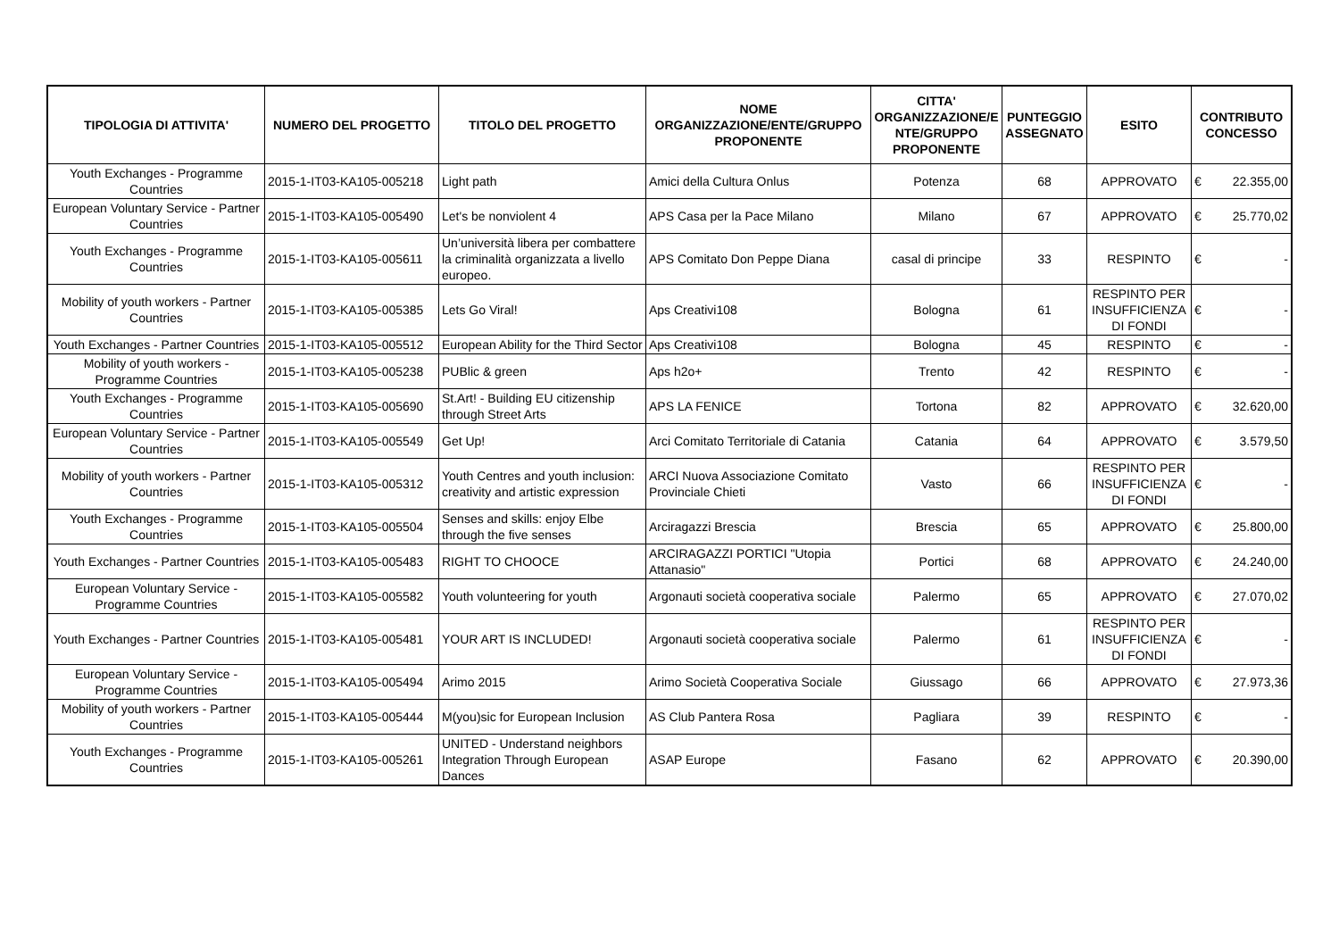| TIPOLOGIA DI ATTIVITA' | NUMERO DEL PROGETTO | TITOLO DEL PROGETTO | NOME ORGANIZZAZIONE/ENTE/GRUPPO PROPONENTE | CITTA' ORGANIZZAZIONE/E NTE/GRUPPO PROPONENTE | PUNTEGGIO ASSEGNATO | ESITO | CONTRIBUTO CONCESSO |
| --- | --- | --- | --- | --- | --- | --- | --- |
| Youth Exchanges - Programme Countries | 2015-1-IT03-KA105-005218 | Light path | Amici della Cultura Onlus | Potenza | 68 | APPROVATO | € 22.355,00 |
| European Voluntary Service - Partner Countries | 2015-1-IT03-KA105-005490 | Let's be nonviolent 4 | APS Casa per la Pace Milano | Milano | 67 | APPROVATO | € 25.770,02 |
| Youth Exchanges - Programme Countries | 2015-1-IT03-KA105-005611 | Un’università libera per combattere la criminalità organizzata a livello europeo. | APS Comitato Don Peppe Diana | casal di principe | 33 | RESPINTO | € - |
| Mobility of youth workers - Partner Countries | 2015-1-IT03-KA105-005385 | Lets Go Viral! | Aps Creativi108 | Bologna | 61 | RESPINTO PER INSUFFICIENZA DI FONDI | € - |
| Youth Exchanges - Partner Countries | 2015-1-IT03-KA105-005512 | European Ability for the Third Sector | Aps Creativi108 | Bologna | 45 | RESPINTO | € - |
| Mobility of youth workers - Programme Countries | 2015-1-IT03-KA105-005238 | PUBlic & green | Aps h2o+ | Trento | 42 | RESPINTO | € - |
| Youth Exchanges - Programme Countries | 2015-1-IT03-KA105-005690 | St.Art! - Building EU citizenship through Street Arts | APS LA FENICE | Tortona | 82 | APPROVATO | € 32.620,00 |
| European Voluntary Service - Partner Countries | 2015-1-IT03-KA105-005549 | Get Up! | Arci Comitato Territoriale di Catania | Catania | 64 | APPROVATO | € 3.579,50 |
| Mobility of youth workers - Partner Countries | 2015-1-IT03-KA105-005312 | Youth Centres and youth inclusion: creativity and artistic expression | ARCI Nuova Associazione Comitato Provinciale Chieti | Vasto | 66 | RESPINTO PER INSUFFICIENZA DI FONDI | € - |
| Youth Exchanges - Programme Countries | 2015-1-IT03-KA105-005504 | Senses and skills: enjoy Elbe through the five senses | Arciragazzi Brescia | Brescia | 65 | APPROVATO | € 25.800,00 |
| Youth Exchanges - Partner Countries | 2015-1-IT03-KA105-005483 | RIGHT TO CHOOCE | ARCIRAGAZZI PORTICI "Utopia Attanasio" | Portici | 68 | APPROVATO | € 24.240,00 |
| European Voluntary Service - Programme Countries | 2015-1-IT03-KA105-005582 | Youth volunteering for youth | Argonauti società cooperativa sociale | Palermo | 65 | APPROVATO | € 27.070,02 |
| Youth Exchanges - Partner Countries | 2015-1-IT03-KA105-005481 | YOUR ART IS INCLUDED! | Argonauti società cooperativa sociale | Palermo | 61 | RESPINTO PER INSUFFICIENZA DI FONDI | € - |
| European Voluntary Service - Programme Countries | 2015-1-IT03-KA105-005494 | Arimo 2015 | Arimo Società Cooperativa Sociale | Giussago | 66 | APPROVATO | € 27.973,36 |
| Mobility of youth workers - Partner Countries | 2015-1-IT03-KA105-005444 | M(you)sic for European Inclusion | AS Club Pantera Rosa | Pagliara | 39 | RESPINTO | € - |
| Youth Exchanges - Programme Countries | 2015-1-IT03-KA105-005261 | UNITED - Understand neighbors Integration Through European Dances | ASAP Europe | Fasano | 62 | APPROVATO | € 20.390,00 |